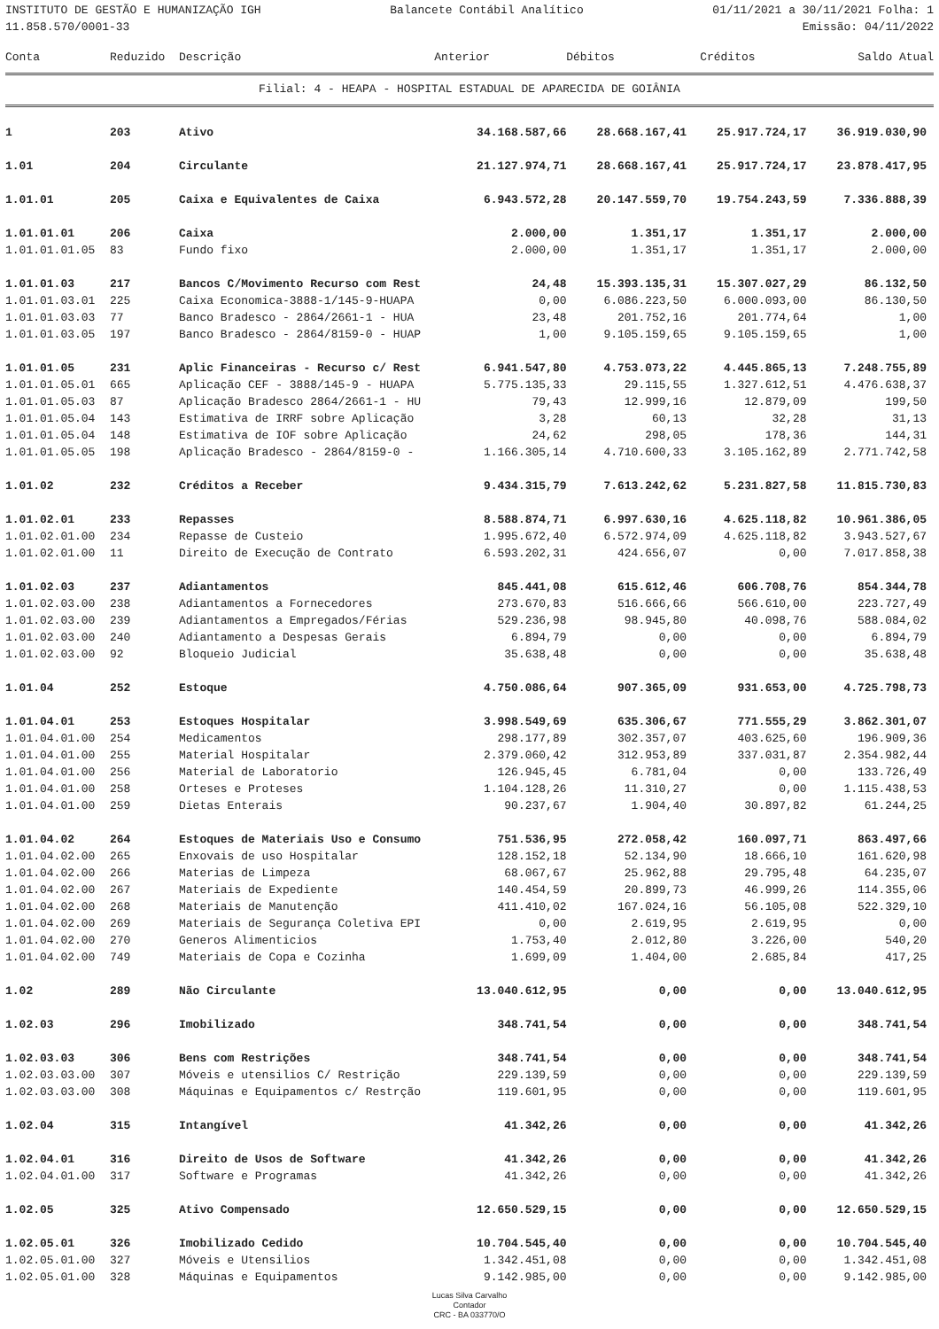INSTITUTO DE GESTÃO E HUMANIZAÇÃO IGH Balancete Contábil Analítico 01/11/2021 a 30/11/2021 Folha: 1
11.858.570/0001-33 Emissão: 04/11/2022
| Conta | Reduzido | Descrição | Anterior | Débitos | Créditos | Saldo Atual |
| --- | --- | --- | --- | --- | --- | --- |
Filial: 4 - HEAPA - HOSPITAL ESTADUAL DE APARECIDA DE GOIÂNIA
| 1 | 203 | Ativo | 34.168.587,66 | 28.668.167,41 | 25.917.724,17 | 36.919.030,90 |
| 1.01 | 204 | Circulante | 21.127.974,71 | 28.668.167,41 | 25.917.724,17 | 23.878.417,95 |
| 1.01.01 | 205 | Caixa e Equivalentes de Caixa | 6.943.572,28 | 20.147.559,70 | 19.754.243,59 | 7.336.888,39 |
| 1.01.01.01 | 206 | Caixa | 2.000,00 | 1.351,17 | 1.351,17 | 2.000,00 |
| 1.01.01.01.05 | 83 | Fundo fixo | 2.000,00 | 1.351,17 | 1.351,17 | 2.000,00 |
| 1.01.01.03 | 217 | Bancos C/Movimento Recurso com Rest | 24,48 | 15.393.135,31 | 15.307.027,29 | 86.132,50 |
| 1.01.01.03.01 | 225 | Caixa Economica-3888-1/145-9-HUAPA | 0,00 | 6.086.223,50 | 6.000.093,00 | 86.130,50 |
| 1.01.01.03.03 | 77 | Banco Bradesco - 2864/2661-1 - HUA | 23,48 | 201.752,16 | 201.774,64 | 1,00 |
| 1.01.01.03.05 | 197 | Banco Bradesco - 2864/8159-0 - HUAP | 1,00 | 9.105.159,65 | 9.105.159,65 | 1,00 |
| 1.01.01.05 | 231 | Aplic Financeiras - Recurso c/ Rest | 6.941.547,80 | 4.753.073,22 | 4.445.865,13 | 7.248.755,89 |
| 1.01.01.05.01 | 665 | Aplicação CEF - 3888/145-9 - HUAPA | 5.775.135,33 | 29.115,55 | 1.327.612,51 | 4.476.638,37 |
| 1.01.01.05.03 | 87 | Aplicação Bradesco 2864/2661-1 - HU | 79,43 | 12.999,16 | 12.879,09 | 199,50 |
| 1.01.01.05.04 | 143 | Estimativa de IRRF sobre Aplicação | 3,28 | 60,13 | 32,28 | 31,13 |
| 1.01.01.05.04 | 148 | Estimativa de IOF sobre Aplicação | 24,62 | 298,05 | 178,36 | 144,31 |
| 1.01.01.05.05 | 198 | Aplicação Bradesco - 2864/8159-0 - | 1.166.305,14 | 4.710.600,33 | 3.105.162,89 | 2.771.742,58 |
| 1.01.02 | 232 | Créditos a Receber | 9.434.315,79 | 7.613.242,62 | 5.231.827,58 | 11.815.730,83 |
| 1.01.02.01 | 233 | Repasses | 8.588.874,71 | 6.997.630,16 | 4.625.118,82 | 10.961.386,05 |
| 1.01.02.01.00 | 234 | Repasse de Custeio | 1.995.672,40 | 6.572.974,09 | 4.625.118,82 | 3.943.527,67 |
| 1.01.02.01.00 | 11 | Direito de Execução de Contrato | 6.593.202,31 | 424.656,07 | 0,00 | 7.017.858,38 |
| 1.01.02.03 | 237 | Adiantamentos | 845.441,08 | 615.612,46 | 606.708,76 | 854.344,78 |
| 1.01.02.03.00 | 238 | Adiantamentos a Fornecedores | 273.670,83 | 516.666,66 | 566.610,00 | 223.727,49 |
| 1.01.02.03.00 | 239 | Adiantamentos a Empregados/Férias | 529.236,98 | 98.945,80 | 40.098,76 | 588.084,02 |
| 1.01.02.03.00 | 240 | Adiantamento a Despesas Gerais | 6.894,79 | 0,00 | 0,00 | 6.894,79 |
| 1.01.02.03.00 | 92 | Bloqueio Judicial | 35.638,48 | 0,00 | 0,00 | 35.638,48 |
| 1.01.04 | 252 | Estoque | 4.750.086,64 | 907.365,09 | 931.653,00 | 4.725.798,73 |
| 1.01.04.01 | 253 | Estoques Hospitalar | 3.998.549,69 | 635.306,67 | 771.555,29 | 3.862.301,07 |
| 1.01.04.01.00 | 254 | Medicamentos | 298.177,89 | 302.357,07 | 403.625,60 | 196.909,36 |
| 1.01.04.01.00 | 255 | Material Hospitalar | 2.379.060,42 | 312.953,89 | 337.031,87 | 2.354.982,44 |
| 1.01.04.01.00 | 256 | Material de Laboratorio | 126.945,45 | 6.781,04 | 0,00 | 133.726,49 |
| 1.01.04.01.00 | 258 | Orteses e Proteses | 1.104.128,26 | 11.310,27 | 0,00 | 1.115.438,53 |
| 1.01.04.01.00 | 259 | Dietas Enterais | 90.237,67 | 1.904,40 | 30.897,82 | 61.244,25 |
| 1.01.04.02 | 264 | Estoques de Materiais Uso e Consumo | 751.536,95 | 272.058,42 | 160.097,71 | 863.497,66 |
| 1.01.04.02.00 | 265 | Enxovais de uso Hospitalar | 128.152,18 | 52.134,90 | 18.666,10 | 161.620,98 |
| 1.01.04.02.00 | 266 | Materias de Limpeza | 68.067,67 | 25.962,88 | 29.795,48 | 64.235,07 |
| 1.01.04.02.00 | 267 | Materiais de Expediente | 140.454,59 | 20.899,73 | 46.999,26 | 114.355,06 |
| 1.01.04.02.00 | 268 | Materiais de Manutenção | 411.410,02 | 167.024,16 | 56.105,08 | 522.329,10 |
| 1.01.04.02.00 | 269 | Materiais de Segurança Coletiva EPI | 0,00 | 2.619,95 | 2.619,95 | 0,00 |
| 1.01.04.02.00 | 270 | Generos Alimenticios | 1.753,40 | 2.012,80 | 3.226,00 | 540,20 |
| 1.01.04.02.00 | 749 | Materiais de Copa e Cozinha | 1.699,09 | 1.404,00 | 2.685,84 | 417,25 |
| 1.02 | 289 | Não Circulante | 13.040.612,95 | 0,00 | 0,00 | 13.040.612,95 |
| 1.02.03 | 296 | Imobilizado | 348.741,54 | 0,00 | 0,00 | 348.741,54 |
| 1.02.03.03 | 306 | Bens com Restrições | 348.741,54 | 0,00 | 0,00 | 348.741,54 |
| 1.02.03.03.00 | 307 | Móveis e utensilios C/ Restrição | 229.139,59 | 0,00 | 0,00 | 229.139,59 |
| 1.02.03.03.00 | 308 | Máquinas e Equipamentos c/ Restrção | 119.601,95 | 0,00 | 0,00 | 119.601,95 |
| 1.02.04 | 315 | Intangível | 41.342,26 | 0,00 | 0,00 | 41.342,26 |
| 1.02.04.01 | 316 | Direito de Usos de Software | 41.342,26 | 0,00 | 0,00 | 41.342,26 |
| 1.02.04.01.00 | 317 | Software e Programas | 41.342,26 | 0,00 | 0,00 | 41.342,26 |
| 1.02.05 | 325 | Ativo Compensado | 12.650.529,15 | 0,00 | 0,00 | 12.650.529,15 |
| 1.02.05.01 | 326 | Imobilizado Cedido | 10.704.545,40 | 0,00 | 0,00 | 10.704.545,40 |
| 1.02.05.01.00 | 327 | Móveis e Utensilios | 1.342.451,08 | 0,00 | 0,00 | 1.342.451,08 |
| 1.02.05.01.00 | 328 | Máquinas e Equipamentos | 9.142.985,00 | 0,00 | 0,00 | 9.142.985,00 |
Lucas Silva Carvalho
Contador
CRC - BA 033770/O